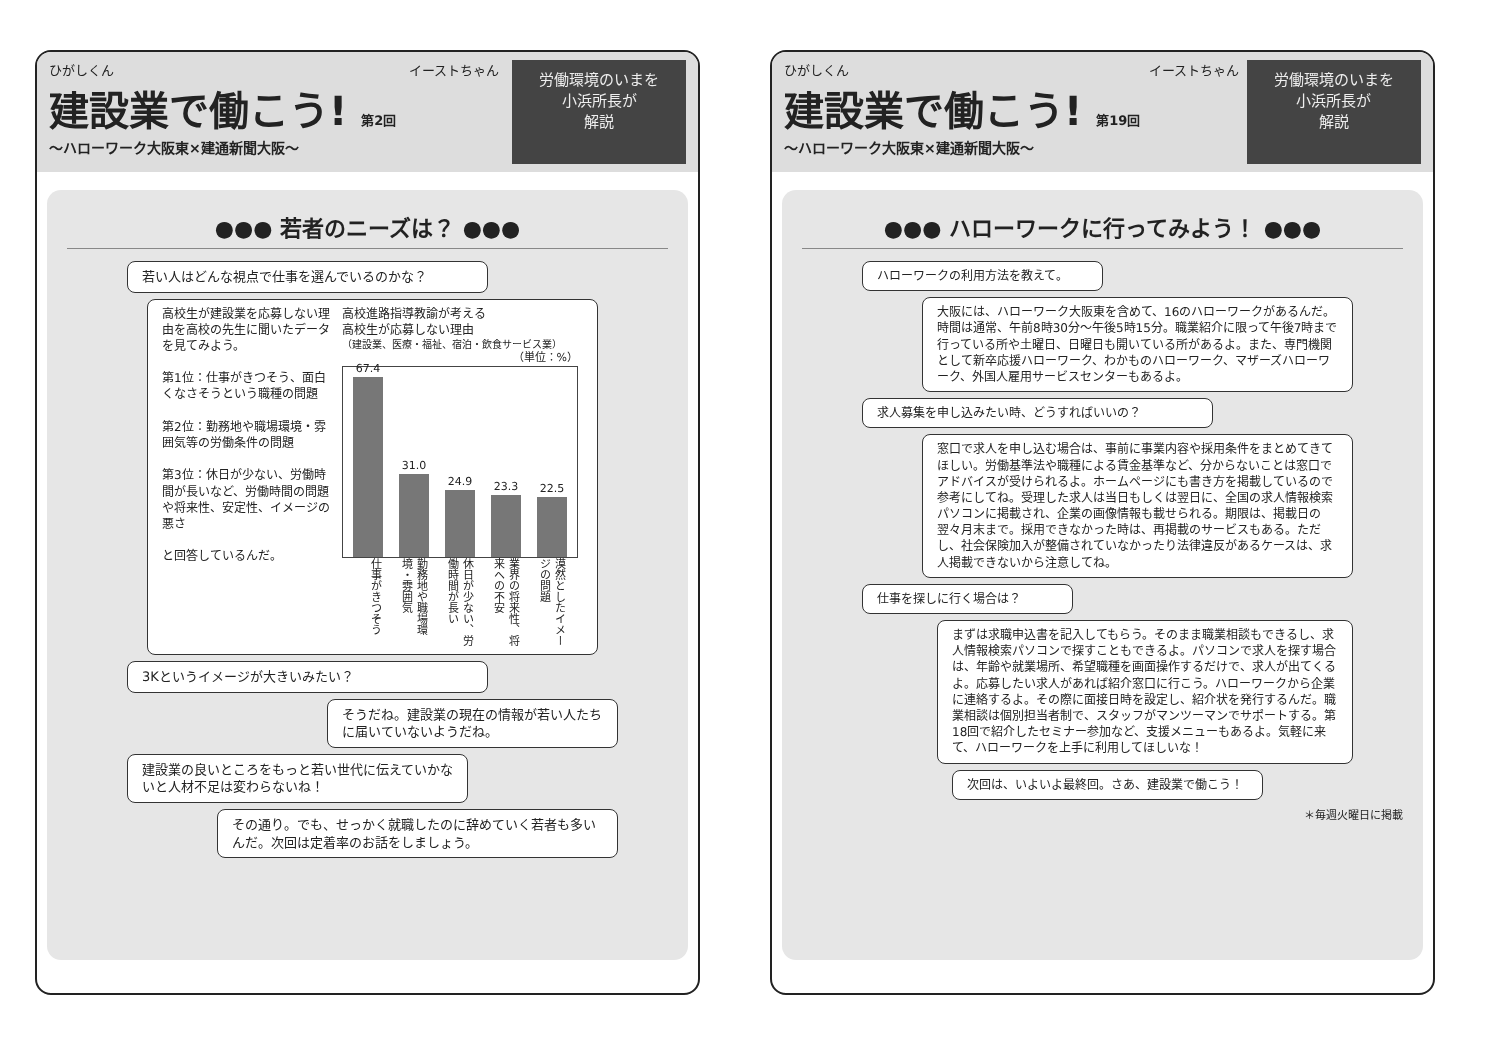ひがしくん
建設業で働こう! 第2回
～ハローワーク大阪東×建通新聞大阪～
イーストちゃん
労働環境のいまを
小浜所長が
解説
●●● 若者のニーズは？ ●●●
若い人はどんな視点で仕事を選んでいるのかな？
高校生が建設業を応募しない理由を高校の先生に聞いたデータを見てみよう。
第1位：仕事がきつそう、面白くなさそうという職種の問題
第2位：勤務地や職場環境・雰囲気等の労働条件の問題
第3位：休日が少ない、労働時間が長いなど、労働時間の問題や将来性、安定性、イメージの悪さ
と回答しているんだ。
高校進路指導教諭が考える
高校生が応募しない理由
（建設業、医療・福祉、宿泊・飲食サービス業）
（単位：%）
67.4
31.0
24.9
23.3
22.5
仕事がきつそう
勤務地や職場環境・雰囲気
休日が少ない、労働時間が長い
業界の将来性、将来への不安
漠然としたイメージの問題
3Kというイメージが大きいみたい？
そうだね。建設業の現在の情報が若い人たちに届いていないようだね。
建設業の良いところをもっと若い世代に伝えていかないと人材不足は変わらないね！
その通り。でも、せっかく就職したのに辞めていく若者も多いんだ。次回は定着率のお話をしましょう。
ひがしくん
建設業で働こう! 第19回
～ハローワーク大阪東×建通新聞大阪～
イーストちゃん
労働環境のいまを
小浜所長が
解説
●●● ハローワークに行ってみよう！ ●●●
ハローワークの利用方法を教えて。
大阪には、ハローワーク大阪東を含めて、16のハローワークがあるんだ。時間は通常、午前8時30分～午後5時15分。職業紹介に限って午後7時まで行っている所や土曜日、日曜日も開いている所があるよ。また、専門機関として新卒応援ハローワーク、わかものハローワーク、マザーズハローワーク、外国人雇用サービスセンターもあるよ。
求人募集を申し込みたい時、どうすればいいの？
窓口で求人を申し込む場合は、事前に事業内容や採用条件をまとめてきてほしい。労働基準法や職種による賃金基準など、分からないことは窓口でアドバイスが受けられるよ。ホームページにも書き方を掲載しているので参考にしてね。受理した求人は当日もしくは翌日に、全国の求人情報検索パソコンに掲載され、企業の画像情報も載せられる。期限は、掲載日の翌々月末まで。採用できなかった時は、再掲載のサービスもある。ただし、社会保険加入が整備されていなかったり法律違反があるケースは、求人掲載できないから注意してね。
仕事を探しに行く場合は？
まずは求職申込書を記入してもらう。そのまま職業相談もできるし、求人情報検索パソコンで探すこともできるよ。パソコンで求人を探す場合は、年齢や就業場所、希望職種を画面操作するだけで、求人が出てくるよ。応募したい求人があれば紹介窓口に行こう。ハローワークから企業に連絡するよ。その際に面接日時を設定し、紹介状を発行するんだ。職業相談は個別担当者制で、スタッフがマンツーマンでサポートする。第18回で紹介したセミナー参加など、支援メニューもあるよ。気軽に来て、ハローワークを上手に利用してほしいな！
次回は、いよいよ最終回。さあ、建設業で働こう！
＊毎週火曜日に掲載